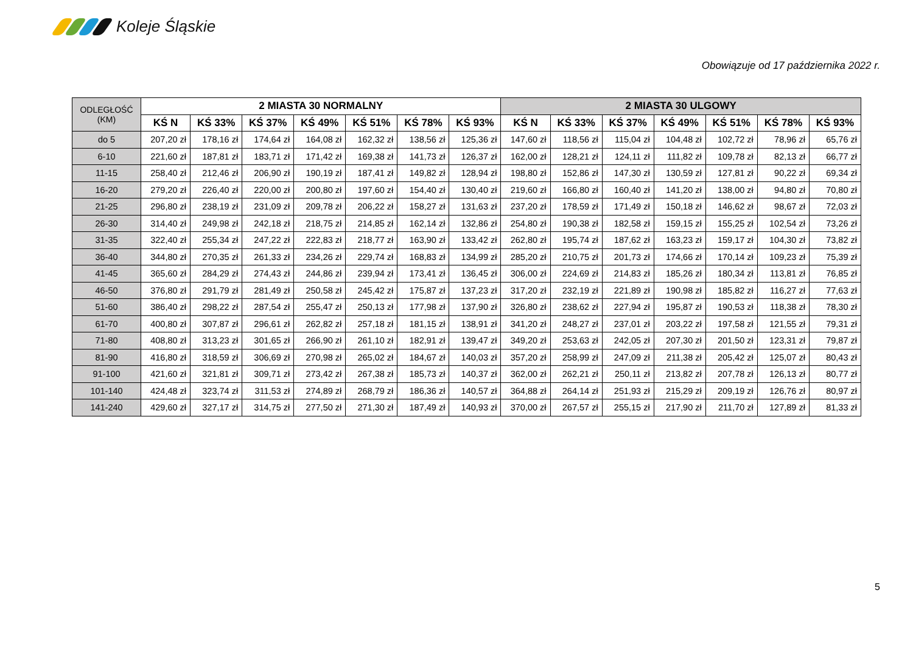Koleje Śląskie
Obowiązuje od 17 października 2022 r.
| ODLEGŁOŚĆ (KM) | 2 MIASTA 30 NORMALNY | | | | | | | 2 MIASTA 30 ULGOWY | | | | | | |
| --- | --- | --- | --- | --- | --- | --- | --- | --- | --- | --- | --- | --- | --- | --- |
| | KŚ N | KŚ 33% | KŚ 37% | KŚ 49% | KŚ 51% | KŚ 78% | KŚ 93% | KŚ N | KŚ 33% | KŚ 37% | KŚ 49% | KŚ 51% | KŚ 78% | KŚ 93% |
| do 5 | 207,20 zł | 178,16 zł | 174,64 zł | 164,08 zł | 162,32 zł | 138,56 zł | 125,36 zł | 147,60 zł | 118,56 zł | 115,04 zł | 104,48 zł | 102,72 zł | 78,96 zł | 65,76 zł |
| 6-10 | 221,60 zł | 187,81 zł | 183,71 zł | 171,42 zł | 169,38 zł | 141,73 zł | 126,37 zł | 162,00 zł | 128,21 zł | 124,11 zł | 111,82 zł | 109,78 zł | 82,13 zł | 66,77 zł |
| 11-15 | 258,40 zł | 212,46 zł | 206,90 zł | 190,19 zł | 187,41 zł | 149,82 zł | 128,94 zł | 198,80 zł | 152,86 zł | 147,30 zł | 130,59 zł | 127,81 zł | 90,22 zł | 69,34 zł |
| 16-20 | 279,20 zł | 226,40 zł | 220,00 zł | 200,80 zł | 197,60 zł | 154,40 zł | 130,40 zł | 219,60 zł | 166,80 zł | 160,40 zł | 141,20 zł | 138,00 zł | 94,80 zł | 70,80 zł |
| 21-25 | 296,80 zł | 238,19 zł | 231,09 zł | 209,78 zł | 206,22 zł | 158,27 zł | 131,63 zł | 237,20 zł | 178,59 zł | 171,49 zł | 150,18 zł | 146,62 zł | 98,67 zł | 72,03 zł |
| 26-30 | 314,40 zł | 249,98 zł | 242,18 zł | 218,75 zł | 214,85 zł | 162,14 zł | 132,86 zł | 254,80 zł | 190,38 zł | 182,58 zł | 159,15 zł | 155,25 zł | 102,54 zł | 73,26 zł |
| 31-35 | 322,40 zł | 255,34 zł | 247,22 zł | 222,83 zł | 218,77 zł | 163,90 zł | 133,42 zł | 262,80 zł | 195,74 zł | 187,62 zł | 163,23 zł | 159,17 zł | 104,30 zł | 73,82 zł |
| 36-40 | 344,80 zł | 270,35 zł | 261,33 zł | 234,26 zł | 229,74 zł | 168,83 zł | 134,99 zł | 285,20 zł | 210,75 zł | 201,73 zł | 174,66 zł | 170,14 zł | 109,23 zł | 75,39 zł |
| 41-45 | 365,60 zł | 284,29 zł | 274,43 zł | 244,86 zł | 239,94 zł | 173,41 zł | 136,45 zł | 306,00 zł | 224,69 zł | 214,83 zł | 185,26 zł | 180,34 zł | 113,81 zł | 76,85 zł |
| 46-50 | 376,80 zł | 291,79 zł | 281,49 zł | 250,58 zł | 245,42 zł | 175,87 zł | 137,23 zł | 317,20 zł | 232,19 zł | 221,89 zł | 190,98 zł | 185,82 zł | 116,27 zł | 77,63 zł |
| 51-60 | 386,40 zł | 298,22 zł | 287,54 zł | 255,47 zł | 250,13 zł | 177,98 zł | 137,90 zł | 326,80 zł | 238,62 zł | 227,94 zł | 195,87 zł | 190,53 zł | 118,38 zł | 78,30 zł |
| 61-70 | 400,80 zł | 307,87 zł | 296,61 zł | 262,82 zł | 257,18 zł | 181,15 zł | 138,91 zł | 341,20 zł | 248,27 zł | 237,01 zł | 203,22 zł | 197,58 zł | 121,55 zł | 79,31 zł |
| 71-80 | 408,80 zł | 313,23 zł | 301,65 zł | 266,90 zł | 261,10 zł | 182,91 zł | 139,47 zł | 349,20 zł | 253,63 zł | 242,05 zł | 207,30 zł | 201,50 zł | 123,31 zł | 79,87 zł |
| 81-90 | 416,80 zł | 318,59 zł | 306,69 zł | 270,98 zł | 265,02 zł | 184,67 zł | 140,03 zł | 357,20 zł | 258,99 zł | 247,09 zł | 211,38 zł | 205,42 zł | 125,07 zł | 80,43 zł |
| 91-100 | 421,60 zł | 321,81 zł | 309,71 zł | 273,42 zł | 267,38 zł | 185,73 zł | 140,37 zł | 362,00 zł | 262,21 zł | 250,11 zł | 213,82 zł | 207,78 zł | 126,13 zł | 80,77 zł |
| 101-140 | 424,48 zł | 323,74 zł | 311,53 zł | 274,89 zł | 268,79 zł | 186,36 zł | 140,57 zł | 364,88 zł | 264,14 zł | 251,93 zł | 215,29 zł | 209,19 zł | 126,76 zł | 80,97 zł |
| 141-240 | 429,60 zł | 327,17 zł | 314,75 zł | 277,50 zł | 271,30 zł | 187,49 zł | 140,93 zł | 370,00 zł | 267,57 zł | 255,15 zł | 217,90 zł | 211,70 zł | 127,89 zł | 81,33 zł |
5